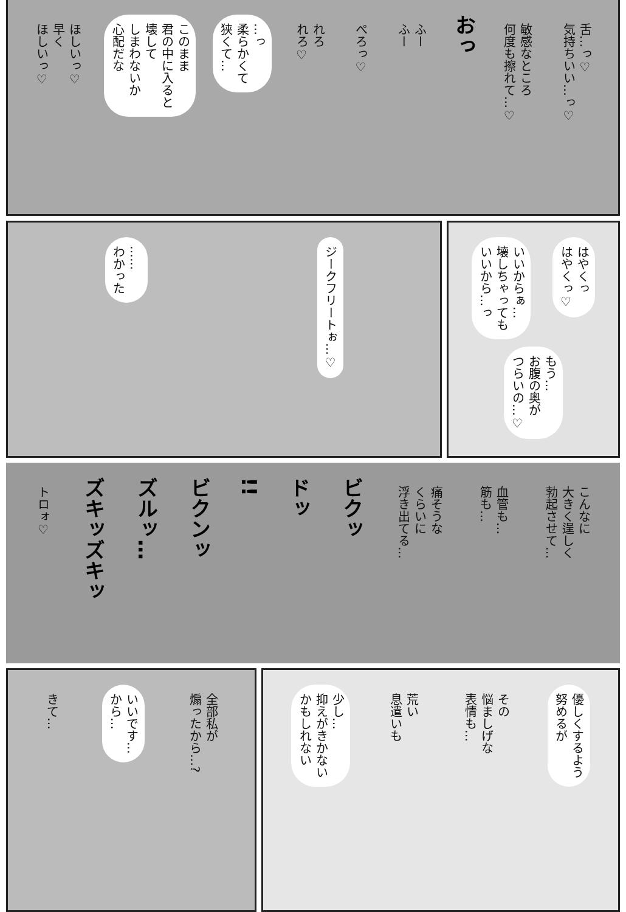舌…っ♡
気持ちいい…っ♡
敏感なところ
何度も擦れて…♡
おっ
ふー
ふー
ぺろっ♡
れろ
れろ♡
…っ
柔らかくて
狭くて…
このまま
君の中に入ると
壊して
しまわないか
心配だな
ほしいっ♡
早く
ほしいっ♡
はやくっ
はやくっ♡
いいからぁ…
壊しちゃっても
いいから…っ
もう…
お腹の奥が
つらいの…♡
ジークフリートぉ…♡
……
わかった
こんなに
大きく逞しく
勃起させて…
血管も…
筋も…
痛そうな
くらいに
浮き出てる…
ビクッ
ドッ
!!
ビクンッ
ズルッ…
ズキッズキッ
トロォ♡
優しくするよう
努めるが
その
悩ましげな
表情も…
荒い
息遣いも
少し…
抑えがきかない
かもしれない
全部私が
煽ったから…?
いいです…
から…
きて…